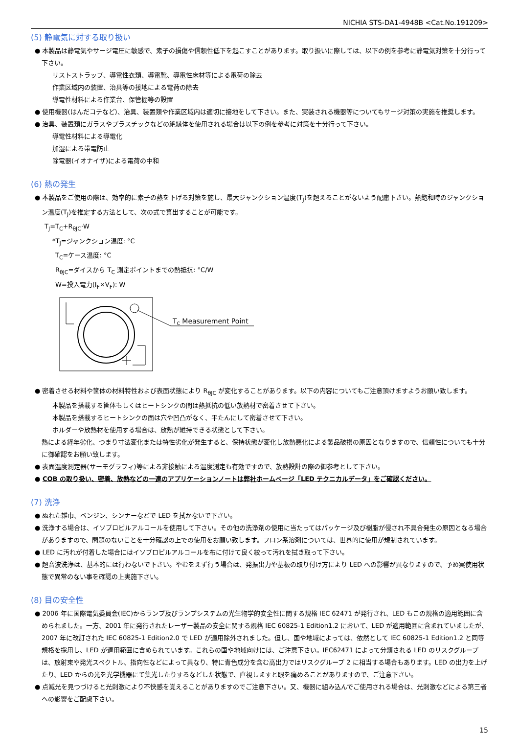NICHIA STS-DA1-4948B <Cat.No.191209>
(5) 静電気に対する取り扱い
● 本製品は静電気やサージ電圧に敏感で、素子の損傷や信頼性低下を起こすことがあります。取り扱いに際しては、以下の例を参考に静電気対策を十分行って下さい。
リストストラップ、導電性衣類、導電靴、導電性床材等による電荷の除去
作業区域内の装置、治具等の接地による電荷の除去
導電性材料による作業台、保管棚等の設置
● 使用機器(はんだコテなど)、治具、装置類や作業区域内は適切に接地をして下さい。また、実装される機器等についてもサージ対策の実施を推奨します。
● 治具、装置類にガラスやプラスチックなどの絶縁体を使用される場合は以下の例を参考に対策を十分行って下さい。
導電性材料による導電化
加湿による帯電防止
除電器(イオナイザ)による電荷の中和
(6) 熱の発生
● 本製品をご使用の際は、効率的に素子の熱を下げる対策を施し、最大ジャンクション温度(T<sub>J</sub>)を超えることがないよう配慮下さい。熱飽和時のジャンクション温度(T<sub>J</sub>)を推定する方法として、次の式で算出することが可能です。
T<sub>J</sub>=T<sub>C</sub>+R<sub>θJC</sub>·W
*T<sub>J</sub>=ジャンクション温度: °C
T<sub>C</sub>=ケース温度: °C
R<sub>θJC</sub>=ダイスから T<sub>C</sub> 測定ポイントまでの熱抵抗: °C/W
W=投入電力(I<sub>F</sub>×V<sub>F</sub>): W
TC Measurement Point
● 密着させる材料や筐体の材料特性および表面状態により R<sub>θJC</sub> が変化することがあります。以下の内容についてもご注意頂けますようお願い致します。
本製品を搭載する筐体もしくはヒートシンクの間は熱抵抗の低い放熱材で密着させて下さい。
本製品を搭載するヒートシンクの面は穴や凹凸がなく、平たんにして密着させて下さい。
ホルダーや放熱材を使用する場合は、放熱が維持できる状態として下さい。
熱による経年劣化、つまり寸法変化または特性劣化が発生すると、保持状態が変化し放熱悪化による製品破損の原因となりますので、信頼性についても十分に御確認をお願い致します。
● 表面温度測定器(サーモグラフィ)等による非接触による温度測定も有効ですので、放熱設計の際の御参考として下さい。
● COB の取り扱い、密着、放熱などの一連のアプリケーションノートは弊社ホームページ「LED テクニカルデータ」をご確認ください。
(7) 洗浄
● ぬれた雑巾、ベンジン、シンナーなどで LED を拭かないで下さい。
● 洗浄する場合は、イソプロピルアルコールを使用して下さい。その他の洗浄剤の使用に当たってはパッケージ及び樹脂が侵され不具合発生の原因となる場合がありますので、問題のないことを十分確認の上での使用をお願い致します。フロン系溶剤については、世界的に使用が規制されています。
● LED に汚れが付着した場合にはイソプロピルアルコールを布に付けて良く絞って汚れを拭き取って下さい。
● 超音波洗浄は、基本的には行わないで下さい。やむをえず行う場合は、発振出力や基板の取り付け方により LED への影響が異なりますので、予め実使用状態で異常のない事を確認の上実施下さい。
(8) 目の安全性
● 2006 年に国際電気委員会(IEC)からランプ及びランプシステムの光生物学的安全性に関する規格 IEC 62471 が発行され、LED もこの規格の適用範囲に含められました。一方、2001 年に発行されたレーザー製品の安全に関する規格 IEC 60825-1 Edition1.2 において、LED が適用範囲に含まれていましたが、2007 年に改訂された IEC 60825-1 Edition2.0 で LED が適用除外されました。但し、国や地域によっては、依然として IEC 60825-1 Edition1.2 と同等規格を採用し、LED が適用範囲に含められています。これらの国や地域向けには、ご注意下さい。IEC62471 によって分類される LED のリスクグループは、放射束や発光スペクトル、指向性などによって異なり、特に青色成分を含む高出力ではリスクグループ 2 に相当する場合もあります。LED の出力を上げたり、LED からの光を光学機器にて集光したりするなどした状態で、直視しますと眼を痛めることがありますので、ご注意下さい。
● 点滅光を見つづけると光刺激により不快感を覚えることがありますのでご注意下さい。又、機器に組み込んでご使用される場合は、光刺激などによる第三者への影響をご配慮下さい。
15